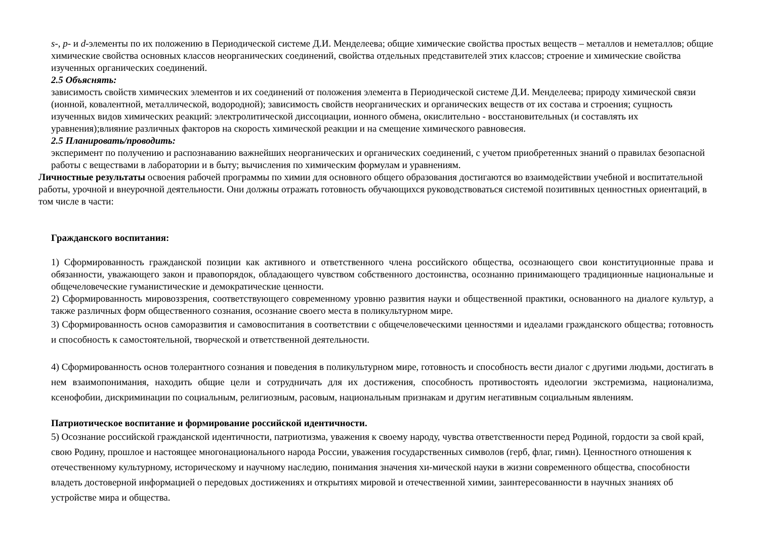s-, p- и d-элементы по их положению в Периодической системе Д.И. Менделеева; общие химические свойства простых веществ – металлов и неметаллов; общие химические свойства основных классов неорганических соединений, свойства отдельных представителей этих классов; строение и химические свойства изученных органических соединений.
2.5 Объяснять:
зависимость свойств химических элементов и их соединений от положения элемента в Периодической системе Д.И. Менделеева; природу химической связи (ионной, ковалентной, металлической, водородной); зависимость свойств неорганических и органических веществ от их состава и строения; сущность изученных видов химических реакций: электролитической диссоциации, ионного обмена, окислительно - восстановительных (и составлять их уравнения);влияние различных факторов на скорость химической реакции и на смещение химического равновесия.
2.5 Планировать/проводить:
эксперимент по получению и распознаванию важнейших неорганических и органических соединений, с учетом приобретенных знаний о правилах безопасной работы с веществами в лаборатории и в быту; вычисления по химическим формулам и уравнениям.
Личностные результаты освоения рабочей программы по химии для основного общего образования достигаются во взаимодействии учебной и воспитательной работы, урочной и внеурочной деятельности. Они должны отражать готовность обучающихся руководствоваться системой позитивных ценностных ориентаций, в том числе в части:
Гражданского воспитания:
1) Сформированность гражданской позиции как активного и ответственного члена российского общества, осознающего свои конституционные права и обязанности, уважающего закон и правопорядок, обладающего чувством собственного достоинства, осознанно принимающего традиционные национальные и общечеловеческие гуманистические и демократические ценности.
2) Сформированность мировоззрения, соответствующего современному уровню развития науки и общественной практики, основанного на диалоге культур, а также различных форм общественного сознания, осознание своего места в поликультурном мире.
3) Сформированность основ саморазвития и самовоспитания в соответствии с общечеловеческими ценностями и идеалами гражданского общества; готовность и способность к самостоятельной, творческой и ответственной деятельности.
4) Сформированность основ толерантного сознания и поведения в поликультурном мире, готовность и способность вести диалог с другими людьми, достигать в нем взаимопонимания, находить общие цели и сотрудничать для их достижения, способность противостоять идеологии экстремизма, национализма, ксенофобии, дискриминации по социальным, религиозным, расовым, национальным признакам и другим негативным социальным явлениям.
Патриотическое воспитание и формирование российской идентичности.
5) Осознание российской гражданской идентичности, патриотизма, уважения к своему народу, чувства ответственности перед Родиной, гордости за свой край, свою Родину, прошлое и настоящее многонационального народа России, уважения государственных символов (герб, флаг, гимн). Ценностного отношения к отечественному культурному, историческому и научному наследию, понимания значения хи-мической науки в жизни современного общества, способности владеть достоверной информацией о передовых достижениях и открытиях мировой и отечественной химии, заинтересованности в научных знаниях об устройстве мира и общества.